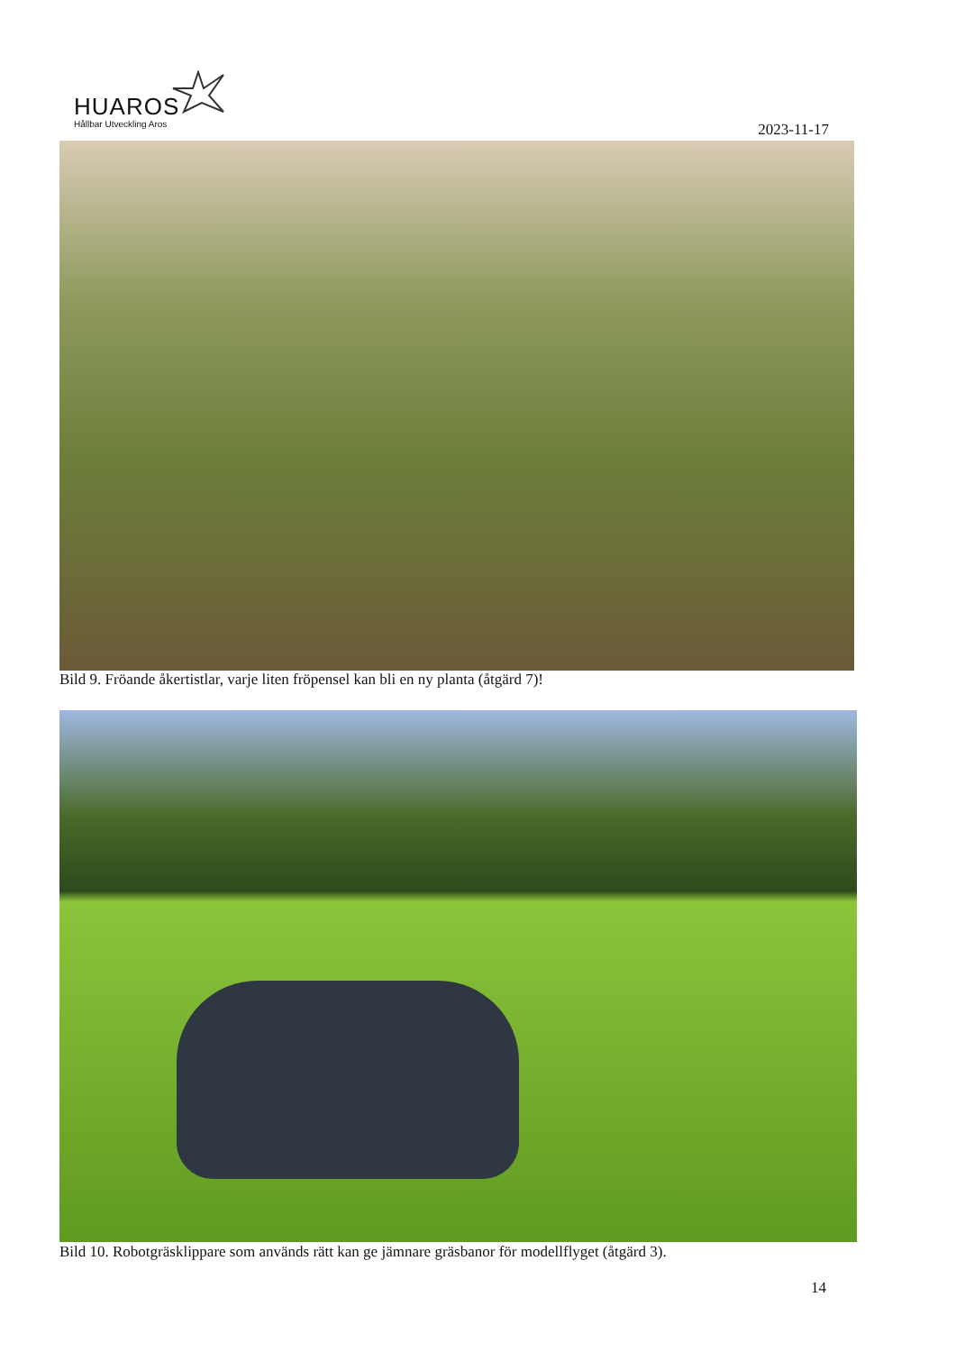HUAROS
Hållbar Utveckling Aros 2023-11-17
Bild 9. Fröande åkertistlar, varje liten fröpensel kan bli en ny planta (åtgärd 7)!
Bild 10. Robotgräsklippare som används rätt kan ge jämnare gräsbanor för modellflyget (åtgärd 3).
14